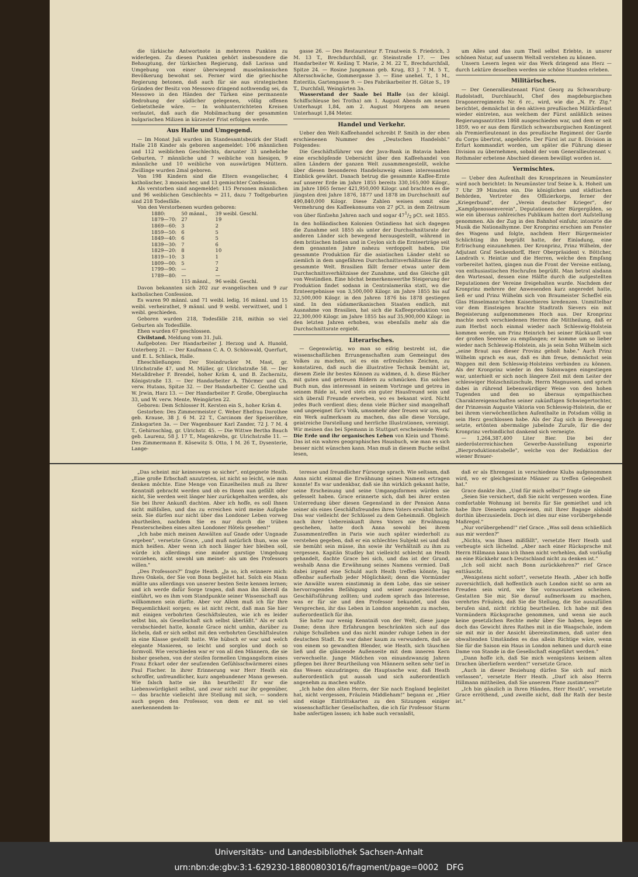die türkische Antwortnote in mehreren Punkten zu widerlegen. Zu diesen Punkten gehört insbesondere die Behauptung, der türkischen Regierung, daß Larissa und Umgebung von einer überwiegend muselmännischen Bevölkerung bewohnt sei. Ferner wird die griechische Regierung betonen, daß auch für sie aus strategischen Gründen der Besitz von Messowo dringend nothwendig sei, da Messowo in den Händen der Türken eine permanente Bedrohung der südlicher gelegenen, völlig offenen Gebietstheile wäre. — In wohlunterrichteten Kreisen verlautet, daß auch die Mobilmachung der gesammten bulgarischen Milizen in kürzester Frist erfolgen werde.
Aus Halle und Umgegend.
— Im Monat Juli wurden im Standesamtsbezirk der Stadt Halle 218 Kinder als geboren angemeldet: 106 männlichen und 112 weiblichen Geschlechts, darunter 33 uneheliche Geburten, 7 männliche und 7 weibliche von hiesigen, 9 männliche und 10 weibliche von auswärtigen Müttern. Zwillinge wurden 2mal geboren.
Von 198 Kindern sind die Eltern evangelischer, 4 katholischer, 3 mosaischer, und 13 gemischter Confession.
Als verstorben sind angemeldet: 115 Personen männlichen und 96 weiblichen Geschlechts = 211, dazu 7 Todtgeburten sind 218 Todesfälle.
Von den Verstorbenen wurden geboren:
| 1880: | 50 männl., | 39 weibl. Geschl. |
| 1879—70: | 27 | 19 |
| 1869—60: | 3 | 2 |
| 1859—50: | 6 | 5 |
| 1849—40: | 6 | 5 |
| 1839—30: | 7 | 6 |
| 1829—20: | 8 | 10 |
| 1819—10: | 3 | 1 |
| 1809—00: | 5 | 7 |
| 1799—90: | — | 2 |
| 1789—80: | — | — |
| | 115 männl., | 96 weibl. Geschl. |
Davon bekannten sich 202 zur evangelischen und 9 zur katholischen Confession.
Es waren 90 männl. und 71 weibl. ledig, 16 männl. und 15 weibl. verheirathet, 9 männl. und 9 weibl. verwittwet, und 1 weibl. geschieden.
Geboren wurden 218, Todesfälle 218, mithin so viel Geburten als Todesfälle.
Ehen wurden 67 geschlossen.
Civilstand. Meldung vom 31. Juli.
Aufgeboten: Der Handarbeiter J. Herzog und A. Hunold, Unterberg 21. — Der Kaufmann C. A. O. Schönwald, Querfurt, und E. L. Schliack, Halle.
Eheschließungen: Der Steindrucker M. Mast, gr. Ulrichstraße 47, und M. Müller, gr. Ulrichstraße 58. — Der Metalldreher F. Brendel, hoher Kräm 4, und B. Zschernitz, Königstraße 13. — Der Handarbeiter A. Thörmer und Ch. verw. Hutans, Spitze 32. — Der Handarbeiter C. Genthe und W. Jrwin, Harz 13. — Der Handarbeiter F. Große, Oberglaucha 33, und W. verw. Mente, Weingärten 22.
Geboren: Dem Schlosser H. Kersten ein S., hoher Kräm 4.
Gestorben: Des Zimmermeister C. Weber Ehefrau Dorothee geb. Krause, 38 J. 6 M. 22 T., Carcinom der Speiseröhre, Zinksgarten 3a. — Der Wagenbauer Karl Zander, 72 J. 7 M. 4 T., Gehirnschlag, gr. Ulrichstr. 45. — Die Wittwe Bertha Bauch geb. Laurenz, 58 J. 17 T., Magenkrebs, gr. Ulrichstraße 11. — Des Zimmermann E. Kösewitz S. Otto, 1 M. 26 T., Dysenterie, Lange-
gasse 26. — Des Restaurateur F. Trautwein S. Friedrich, 3 M. 13 T., Brechdurchfall, gr. Steinstraße 17. — Des Handarbeiter W. Keiling T. Marie, 2 M. 22 T., Brechdurchfall, Spitze 24. — Rosine Jungmann geb. Krug, 83 J. 7 M. 5 T., Altersschwäche, Gommergasse 3. — Eine unehel. T., 1 M., Enteritis, Gartengasse 9. — Des Fabrikarbeiter H. Götze S., 19 T., Durchfall, Weingärten 3a.
Wasserstand der Saale bei Halle (an der königl. Schiffschleuse bei Trotha) am 1. August Abends am neuen Unterhaupt 1,84, am 2. August Morgens am neuen Unterhaupt 1,84 Meter.
Handel und Verkehr.
Ueber den Welt-Kaffeehandel schreibt P. Smith in der eben erschienenen Nummer des „Deutschen Handelsbl." Folgendes:
Die Geschäftsführer von der Java-Bank in Batavia haben eine erschöpfende Uebersicht über den Kaffeehandel von allen Ländern der ganzen Welt zusammengestellt, welche über diesen besonderen Handelszweig einen interessanten Einblick gewährt. Danach betrug die gesammte Kaffee-Ernte auf unserer Erde im Jahre 1855 bereits 330,165,000 Kilogr., im Jahre 1865 ferner 421,950,000 Kilogr. und brachten es die jüngsten drei Jahre 1876, 1877 und 1878 im Durchschnitt auf 490,840,000 Kilogr. Diese Zahlen weisen somit eine Vermehrung des Kaffeekonsums von 27 pCt. in dem Zeitraum von über fünfzehn Jahren nach und sogar 471/2 pCt. seit 1855. In den holländischen Kolonien Ostindiens hat sich dagegen die Zunahme seit 1855 als unter der Durchschnittsrate der anderen Länder sich bewegend herausgestellt, während in dem britischen Indien und in Ceylon sich die Ernteerträge seit dem genannten Jahre nahezu verdoppelt haben. Die gesammte Produktion für die asiatischen Länder steht so ziemlich in dem ungefähren Durchschnittsverhältnisse für die gesammte Welt. Brasilien fällt ferner etwas unter dem Durchschnittsverhältnisse der Zunahme, und das Gleiche gilt von Westindien. Eine höchst bemerkenswerthe Steigerung der Produktion findet sodann in Centralamerika statt, wo die Ernteergebnisse von 3,500,000 Kilogr. im Jahre 1855 bis auf 32,500,000 Kilogr. in den Jahren 1876 bis 1878 gestiegen sind. In den südamerikanischen Staaten endlich, mit Ausnahme von Brasilien, hat sich die Kaffeeproduktion von 22,300,000 Kilogr. im Jahre 1855 bis auf 35,900,000 Kilogr. in den letzten Jahren erhoben, was ebenfalls mehr als die Durchschnittsrate ergiebt.
Literarisches.
— Gegenwärtig, wo man so eifrig bestrebt ist, die wissenschaftlichen Errungenschaften zum Gemeingut des Volkes zu machen, ist es ein erfreuliches Zeichen, zu konstatiren, daß auch die illustrative Technik bemüht ist, diesem Ziele ihr bestes Können zu widmen, d. h. diese Bücher mit guten und getreuen Bildern zu schmücken. Ein solches Buch nun, das interessant in seinem Vortrage und getreu in seinem Bilde ist, wird stets ein guter Hausfreund sein und sich überall Freunde erwerben, wo es bekannt wird. Nicht jedes Buch verdient dies; denn viele Bücher sind mangelhaft und ungeeignet für's Volk, umsomehr aber freuen wir uns, auf ein Werk aufmerksam zu machen, das alle diese Vorzüge, geistreiche Darstellung und herrliche Illustrationen, vereinigt. Wir meinen das bei Spemann in Stuttgart erscheinende Werk: Die Erde und ihr organisches Leben von Klein und Thomé. Das ist ein wahres geographisches Hausbuch, wie man es sich besser nicht wünschen kann. Man muß in diesem Buche selbst lesen,
um Alles und das zum Theil selbst Erlebte, in unsrer schönen Natur, auf unserm Weltall verstehen zu können.
Unsern Lesern legen wir das Werk dringend ans Herz — durch Lektüre desselben werden sie schöne Stunden erleben.
Militärisches.
— Der Generallieutenant Fürst Georg zu Schwarzburg-Rudolstadt, Durchlaucht, Chef des magdeburgischen Dragonerregiments Nr. 6 rc., wird, wie die „N. Pr. Ztg." berichtet, demnächst in den aktiven preußischen Militärdienst wieder eintreten, aus welchem der Fürst anläßlich seines Regierungsantrittes 1868 ausgeschieden war, und dem er seit 1859, wo er aus dem fürstlich schwarzburgischen Kontingent als Premierlieutenant in das preußische Regiment der Garde du Corps übertrat, angehörte. Der Fürst ist zur 8. Division in Erfurt kommandirt worden, um später die Führung dieser Division zu übernehmen, sobald der vom Generallieutenant v. Rothmaler erbetene Abschied diesem bewilligt worden ist.
Vermischtes.
— Ueber den Aufenthalt des Kronprinzen in Neumünster wird noch berichtet: In Neumünster traf Seine k. k. Hoheit um 7 Uhr 39 Minuten ein. Die königlichen und städtischen Behörden, Vertreter des Offizierkorps, ferner der „Kriegerbund", der „Verein deutscher Krieger", der „Kampfgenossenverein", Deputationen der Bürgergilden, so wie ein überaus zahlreiches Publikum hatten dort Aufstellung genommen. Als der Zug in den Bahnhof einfuhr, intonirte die Musik die Nationalhymne. Der Kronprinz erschien am Fenster des Wagens und folgte, nachdem Herr Bürgermeister Schlichting ihn begrüßt hatte, der Einladung, eine Erfrischung einzunehmen. Der Kronprinz, Prinz Wilhelm, der Adjutant Graf Seckendorff, Herr Oberpräsident v. Böttcher, Landrath v. Heintze und die Herren, welche den Empfang vorbereitet hatten, gingen nun die Front der Vereine entlang, von enthusiastischen Hochrufen begrüßt. Man betrat alsdann den Wartesaal, dessen eine Hälfte durch die aufgestellten Deputationen der Vereine freigehalten wurde. Nachdem der Kronprinz mehrere der Anwesenden kurz angeredet hatte, ließ er und Prinz Wilhelm sich von Braumeister Scheffel ein Glas Hinselmann'schen Kaiserbieres kredenzen. Unmittelbar vor dem Einsteigen brachte Stadtrath Sievers ein mit Begeisterung aufgenommenes Hoch aus. Der Kronprinz machte noch verschiedenen Herren die Mittheilung, daß er zum Herbst noch einmal wieder nach Schleswig-Holstein kommen werde, um Prinz Heinrich bei seiner Rückkunft von der großen Seereise zu empfangen; er komme um so lieber wieder nach Schleswig-Holstein, als ja sein Sohn Wilhelm sich „seine Braut aus dieser Provinz geholt habe." Auch Prinz Wilhelm sprach es aus, daß es ihm freue, demnächst sein Wappen mit dem Schleswig-Holsteins verbinden zu können. Als der Kronprinz wieder in den Salonwagen eingestiegen war, unterhielt er sich noch längere Zeit mit dem Leiter der schleswiger Holzschnitzschule, Herrn Magnussen, und sprach dabei in rührend liebenswürdiger Weise von den hohen Tugenden und den so überaus sympathischen Charaktereigenschaften seiner zukünftigen Schwiegertochter, der Prinzessin Auguste Viktoria von Schleswig-Holstein, die er bei ihrem vierwöchentlichen Aufenthalte in Potsdam völlig in sein Herz geschlossen habe. Als der Zug sich in Bewegung setzte, ertönten abermalige jubelnde Zurufe, für die der Kronprinz verbindlichst dankend sich verneigte.
— 1,264,387,400 Liter Bier. Die bei der niederösterreichischen Gewerbe-Ausstellung exponirte „Bierproduktionstabelle", welche von der Redaktion der wiener Brauer-
„Das scheint mir keineswegs so sicher", entgegnete Heath. „Eine große Erbschaft anzutreten, ist nicht so leicht, wie man denken möchte. Eine Menge von Einzelheiten muß zu Ihrer Kenntniß gebracht werden und ob es Ihnen nun gefällt oder nicht, Sie werden weit länger hier zurückgehalten werden, als Sie bei Ihrer Ankunft dachten. Aber ich hoffe, es soll Ihnen nicht mißfallen, und das zu erreichen wird meine Aufgabe sein. Sie dürfen nur nicht über das Londoner Leben vorweg aburtheilen, nachdem Sie es nur durch die trüben Fensterscheiben eines alten Londoner Hôtels gesehen!"
„Ich habe mich meinen Anwälten auf Gnade oder Ungnade ergeben", versetzte Grace, „und muß natürlich thun, was sie mich heißen. Aber wenn ich noch länger hier bleiben soll, würde ich allerdings eine minder garstige Umgebung vorziehen, nicht sowohl um meinet- als um des Professors willen."
„Des Professors?" fragte Heath. „Ja so, ich erinnere mich: Ihres Onkels, der Sie von Bonn begleitet hat. Solch ein Mann müßte uns allerdings von unserer besten Seite kennen lernen; und ich werde dafür Sorge tragen, daß man ihn überall da einführt, wo es ihm vom Standpunkte seiner Wissenschaft aus willkommen sein dürfte. Aber vor Allem muß ich für Ihre Bequemlichkeit sorgen; es ist nicht recht, daß man Sie hier mit einigen verbohrten Geschäftsleuten, wie ich es leider selbst bin, als Gesellschaft sich selbst überläßt." Als er sich verabschiedet hatte, konnte Grace nicht umhin, darüber zu lächeln, daß er sich selbst mit den verbohrten Geschäftsleuten in eine Klasse gestellt hatte. Wie hübsch er war und welch elegante Manieren, so leicht und sorglos und doch so formvoll. Wie verschieden war er von all den Männern, die sie bisher gesehen, von der steifen formellen Umgangsform eines Franz Eckart oder der seufzenden Gefühlsschwärmerei eines Paul Fischer. In ihrer Erinnerung war Herr Heath ein schroffer, unfreundlicher, kurz angebundener Mann gewesen. Wie falsch hatte sie ihn beurtheilt! Er war die Liebenswürdigkeit selbst, und zwar nicht nur ihr gegenüber, — das brachte vielleicht ihre Stellung mit sich, — sondern auch gegen den Professor, von dem er mit so viel anerkennendem In-
teresse und freundlicher Fürsorge sprach. Wie seltsam, daß Anna nicht einmal die Erwähnung seines Namens ertragen konnte! Es war undenkbar, daß sie ihn wirklich gekannt hatte, seine Erscheinung und seine Umgangsformen würden sie gefesselt haben. Grace erinnerte sich, daß bei ihrer ersten Unterredung über diesen Gegenstand in der Pension Anna seiner als eines Geschäftsfreundes ihres Vaters erwähnt hatte. Das war vielleicht der Schlüssel zu dem Geheimniß. Obgleich nach ihrer Uebereinkunft ihres Vaters nie Erwähnung geschehen, hatte doch Anna sowohl bei ihrem Zusammentreffen in Paris wie auch später wiederholt zu verstehen gegeben, daß er ein schlechtes Subjekt sei und daß sie bemüht sein müsse, ihn sowie ihr Verhältniß zu ihm zu vergessen. Kapitän Studley hat vielleicht schlecht an Heath gehandelt, dachte Grace bei sich, und das ist der Grund, weshalb Anna die Erwähnung seines Namens vermied. Daß dabei irgend eine Schuld auch Heath treffen könnte, lag offenbar außerhalb jeder Möglichkeit; denn die Vormünder wie Anwälte waren einstimmig in dem Lobe, das sie seiner hervorragenden Befähigung und seiner ausgezeichneten Geschäftsführung zollten; und zudem sprach das Interesse, was er für sie und den Professor bekundet, und das Versprechen, ihr das Leben in London angenehm zu machen, außerordentlich für ihn.
Sie hatte nur wenig Kenntniß von der Welt, diese junge Dame; denn ihre Erfahrungen beschränkten sich auf das ruhige Schulleben und das nicht minder ruhige Leben in der deutschen Stadt. Es war daher kaum zu verwundern, daß sie von einem so gewandten Blender, wie Heath, sich täuschen ließ und die glänzende Außenseite mit dem inneren Kern verwechselte. Junge Mädchen von einundzwanzig Jahren pflegen bei ihrer Beurtheilung von Männern selten sehr tief in das Wesen einzudringen; die Hauptsache war, daß Heath außerordentlich gut aussah und sich außerordentlich angenehm zu machen wußte.
„Ich habe den alten Herrn, der Sie nach England begleitet hat, nicht vergessen, Fräulein Middleham!" begann er. „Hier sind einige Eintrittskarten zu den Sitzungen einiger wissenschaftlicher Gesellschaften, die ich für Professor Sturm habe anfertigen lassen; ich habe auch veranlaßt,
daß er als Ehrengast in verschiedene Klubs aufgenommen wird, wo er gleichgesinnte Männer zu treffen Gelegenheit hat."
Grace dankte ihm. „Und für mich selbst?" fragte sie
„Seien Sie versichert, daß Sie nicht vergessen worden. Eine comfortable Wohnung ist bereits für Sie gemiethet und ich habe Ihre Dienerin angewiesen, mit Ihrer Bagage alsbald dorthin überzusiedeln. Doch ist dies nur eine vorübergehende Maßregel."
„Nur vorübergehend!" rief Grace. „Was soll denn schließlich aus mir werden?"
„Nichts, was Ihnen mißfällt", versetzte Herr Heath und verbeugte sich lächelnd. „Aber nach einer Rücksprache mit Herrn Hillmann kann ich Ihnen nicht verhehlen, daß vorläufig an eine Rückkehr nach Deutschland nicht zu denken ist."
„Ich soll nicht nach Bonn zurückkehren?" rief Grace enttäuscht.
„Wenigstens nicht sofort", versetzte Heath. „Aber ich hoffe zuversichtlich, daß hoffentlich auch London nicht so arm an Freuden sein wird, wie Sie vorauszusetzen scheinen. Gestatten Sie mir, Sie darauf aufmerksam zu machen, verehrtes Fräulein, daß Sie die Stellung, die Sie auszufüllen berufen sind, nicht richtig beurtheilen. Ich habe mit den Vormündern Rücksprache genommen, und wenn sie auch keine gesetzlichen Rechte mehr über Sie haben, legen sie doch das Gewicht ihres Rathes mit in die Waagschale, indem sie mit mir in der Ansicht übereinstimmen, daß unter den obwaltenden Umständen es das allein Richtige wäre, wenn Sie für die Saison ein Haus in London nehmen und durch eine Dame von Stande in die Gesellschaft eingeführt werden."
„Dann hoffe ich, daß Sie mich wenigstens keinem alten Drachen überliefern werden!" versetzte Grace.
„Auch in dieser Beziehung dürfen Sie sich auf mich verlassen", versetzte Herr Heath. „Darf ich also Herrn Hillmann mittheilen, daß Sie unserem Plane zustimmen?"
„Ich bin gänzlich in Ihren Händen, Herr Heath", versetzte Grace erröthend, „und zweifle nicht, daß Ihr Rath der beste ist."
Universitäts- und Landesbibliothek Sachsen-Anhalt
urn:nbn:de:gbv:3:1-629230-18800803016/fragment/page=0002 DFG